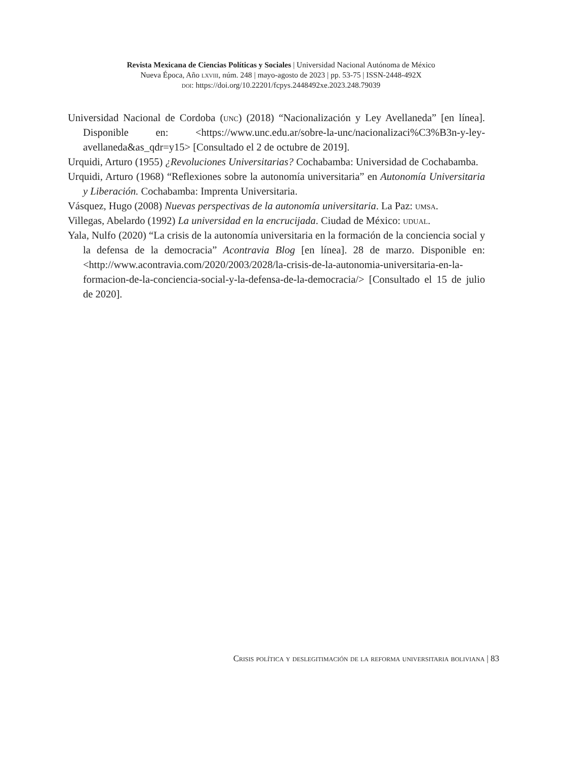Revista Mexicana de Ciencias Políticas y Sociales | Universidad Nacional Autónoma de México
Nueva Época, Año lxviii, núm. 248 | mayo-agosto de 2023 | pp. 53-75 | ISSN-2448-492X
doi: https://doi.org/10.22201/fcpys.2448492xe.2023.248.79039
Universidad Nacional de Cordoba (unc) (2018) “Nacionalización y Ley Avellaneda” [en línea]. Disponible en: <https://www.unc.edu.ar/sobre-la-unc/nacionalizaci%C3%B3n-y-ley-avellaneda&as_qdr=y15> [Consultado el 2 de octubre de 2019].
Urquidi, Arturo (1955) ¿Revoluciones Universitarias? Cochabamba: Universidad de Cochabamba.
Urquidi, Arturo (1968) “Reflexiones sobre la autonomía universitaria” en Autonomía Universitaria y Liberación. Cochabamba: Imprenta Universitaria.
Vásquez, Hugo (2008) Nuevas perspectivas de la autonomía universitaria. La Paz: umsa.
Villegas, Abelardo (1992) La universidad en la encrucijada. Ciudad de México: udual.
Yala, Nulfo (2020) “La crisis de la autonomía universitaria en la formación de la conciencia social y la defensa de la democracia” Acontravia Blog [en línea]. 28 de marzo. Disponible en: <http://www.acontravia.com/2020/2003/2028/la-crisis-de-la-autonomia-universitaria-en-la-formacion-de-la-conciencia-social-y-la-defensa-de-la-democracia/> [Consultado el 15 de julio de 2020].
Crisis política y deslegitimación de la reforma universitaria boliviana | 83